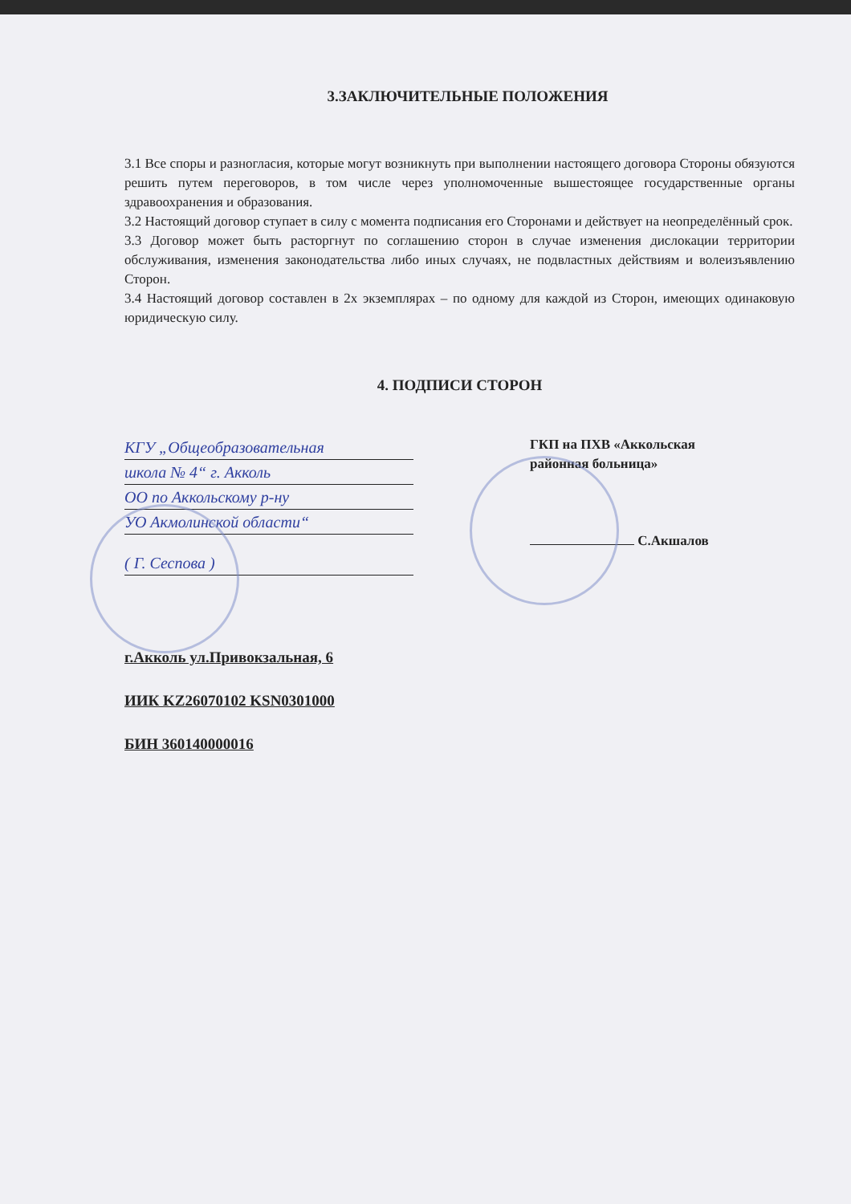3.ЗАКЛЮЧИТЕЛЬНЫЕ ПОЛОЖЕНИЯ
3.1 Все споры и разногласия, которые могут возникнуть при выполнении настоящего договора Стороны обязуются решить путем переговоров, в том числе через уполномоченные вышестоящее государственные органы здравоохранения и образования.
3.2 Настоящий договор ступает в силу с момента подписания его Сторонами и действует на неопределённый срок.
3.3 Договор может быть расторгнут по соглашению сторон в случае изменения дислокации территории обслуживания, изменения законодательства либо иных случаях, не подвластных действиям и волеизъявлению Сторон.
3.4 Настоящий договор составлен в 2х экземплярах – по одному для каждой из Сторон, имеющих одинаковую юридическую силу.
4. ПОДПИСИ СТОРОН
КГУ „Общеобразовательная
школа № 4“ г. Акколь
ОО по Аккольскому р-ну
УО Акмолинской области“
( Г. Сеспова )
ГКП на ПХВ «Аккольская
районная больница»
С.Акшалов
г.Акколь ул.Привокзальная, 6
ИИК KZ26070102 KSN0301000
БИН 360140000016